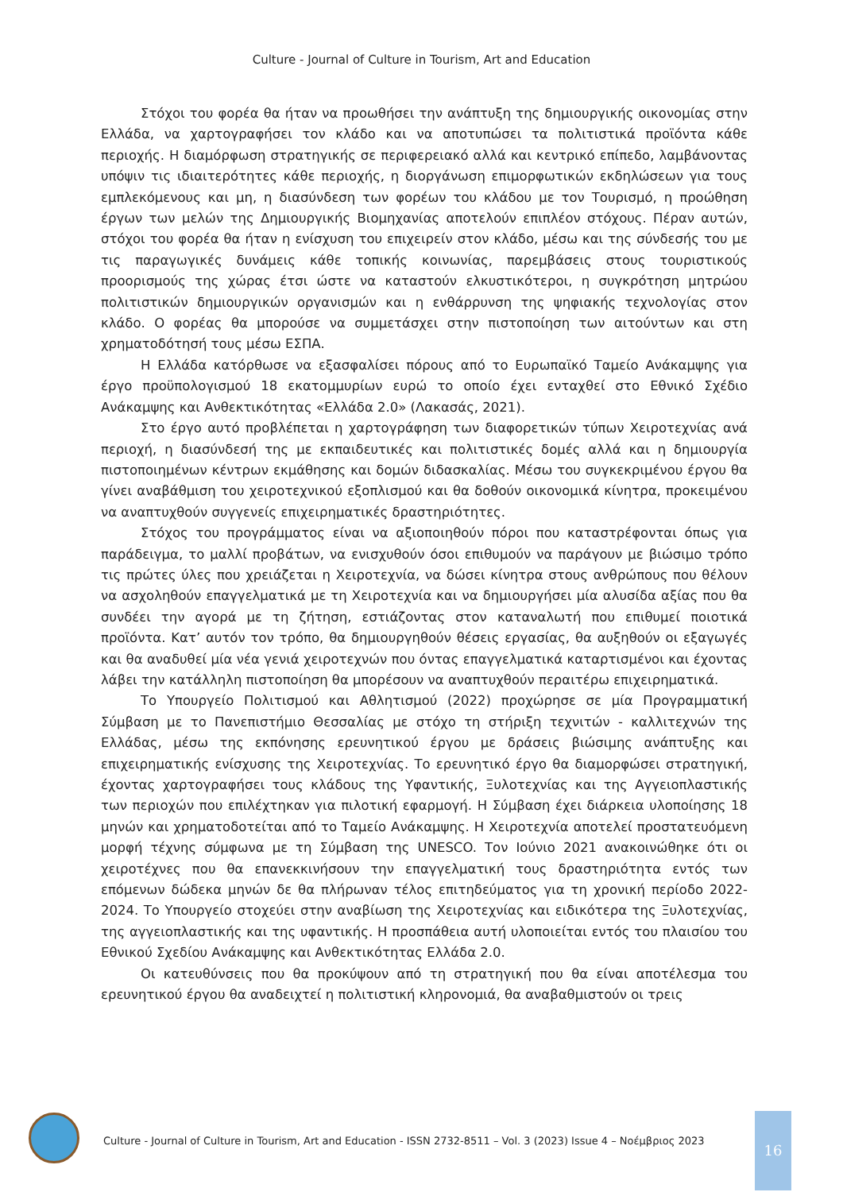Culture - Journal of Culture in Tourism, Art and Education
Στόχοι του φορέα θα ήταν να προωθήσει την ανάπτυξη της δημιουργικής οικονομίας στην Ελλάδα, να χαρτογραφήσει τον κλάδο και να αποτυπώσει τα πολιτιστικά προϊόντα κάθε περιοχής. Η διαμόρφωση στρατηγικής σε περιφερειακό αλλά και κεντρικό επίπεδο, λαμβάνοντας υπόψιν τις ιδιαιτερότητες κάθε περιοχής, η διοργάνωση επιμορφωτικών εκδηλώσεων για τους εμπλεκόμενους και μη, η διασύνδεση των φορέων του κλάδου με τον Τουρισμό, η προώθηση έργων των μελών της Δημιουργικής Βιομηχανίας αποτελούν επιπλέον στόχους. Πέραν αυτών, στόχοι του φορέα θα ήταν η ενίσχυση του επιχειρείν στον κλάδο, μέσω και της σύνδεσής του με τις παραγωγικές δυνάμεις κάθε τοπικής κοινωνίας, παρεμβάσεις στους τουριστικούς προορισμούς της χώρας έτσι ώστε να καταστούν ελκυστικότεροι, η συγκρότηση μητρώου πολιτιστικών δημιουργικών οργανισμών και η ενθάρρυνση της ψηφιακής τεχνολογίας στον κλάδο. Ο φορέας θα μπορούσε να συμμετάσχει στην πιστοποίηση των αιτούντων και στη χρηματοδότησή τους μέσω ΕΣΠΑ.
Η Ελλάδα κατόρθωσε να εξασφαλίσει πόρους από το Ευρωπαϊκό Ταμείο Ανάκαμψης για έργο προϋπολογισμού 18 εκατομμυρίων ευρώ το οποίο έχει ενταχθεί στο Εθνικό Σχέδιο Ανάκαμψης και Ανθεκτικότητας «Ελλάδα 2.0» (Λακασάς, 2021).
Στο έργο αυτό προβλέπεται η χαρτογράφηση των διαφορετικών τύπων Χειροτεχνίας ανά περιοχή, η διασύνδεσή της με εκπαιδευτικές και πολιτιστικές δομές αλλά και η δημιουργία πιστοποιημένων κέντρων εκμάθησης και δομών διδασκαλίας. Μέσω του συγκεκριμένου έργου θα γίνει αναβάθμιση του χειροτεχνικού εξοπλισμού και θα δοθούν οικονομικά κίνητρα, προκειμένου να αναπτυχθούν συγγενείς επιχειρηματικές δραστηριότητες.
Στόχος του προγράμματος είναι να αξιοποιηθούν πόροι που καταστρέφονται όπως για παράδειγμα, το μαλλί προβάτων, να ενισχυθούν όσοι επιθυμούν να παράγουν με βιώσιμο τρόπο τις πρώτες ύλες που χρειάζεται η Χειροτεχνία, να δώσει κίνητρα στους ανθρώπους που θέλουν να ασχοληθούν επαγγελματικά με τη Χειροτεχνία και να δημιουργήσει μία αλυσίδα αξίας που θα συνδέει την αγορά με τη ζήτηση, εστιάζοντας στον καταναλωτή που επιθυμεί ποιοτικά προϊόντα. Κατ’ αυτόν τον τρόπο, θα δημιουργηθούν θέσεις εργασίας, θα αυξηθούν οι εξαγωγές και θα αναδυθεί μία νέα γενιά χειροτεχνών που όντας επαγγελματικά καταρτισμένοι και έχοντας λάβει την κατάλληλη πιστοποίηση θα μπορέσουν να αναπτυχθούν περαιτέρω επιχειρηματικά.
Το Υπουργείο Πολιτισμού και Αθλητισμού (2022) προχώρησε σε μία Προγραμματική Σύμβαση με το Πανεπιστήμιο Θεσσαλίας με στόχο τη στήριξη τεχνιτών - καλλιτεχνών της Ελλάδας, μέσω της εκπόνησης ερευνητικού έργου με δράσεις βιώσιμης ανάπτυξης και επιχειρηματικής ενίσχυσης της Χειροτεχνίας. Το ερευνητικό έργο θα διαμορφώσει στρατηγική, έχοντας χαρτογραφήσει τους κλάδους της Υφαντικής, Ξυλοτεχνίας και της Αγγειοπλαστικής των περιοχών που επιλέχτηκαν για πιλοτική εφαρμογή. Η Σύμβαση έχει διάρκεια υλοποίησης 18 μηνών και χρηματοδοτείται από το Ταμείο Ανάκαμψης. Η Χειροτεχνία αποτελεί προστατευόμενη μορφή τέχνης σύμφωνα με τη Σύμβαση της UNESCO. Τον Ιούνιο 2021 ανακοινώθηκε ότι οι χειροτέχνες που θα επανεκκινήσουν την επαγγελματική τους δραστηριότητα εντός των επόμενων δώδεκα μηνών δε θα πλήρωναν τέλος επιτηδεύματος για τη χρονική περίοδο 2022-2024. Το Υπουργείο στοχεύει στην αναβίωση της Χειροτεχνίας και ειδικότερα της Ξυλοτεχνίας, της αγγειοπλαστικής και της υφαντικής. Η προσπάθεια αυτή υλοποιείται εντός του πλαισίου του Εθνικού Σχεδίου Ανάκαμψης και Ανθεκτικότητας Ελλάδα 2.0.
Οι κατευθύνσεις που θα προκύψουν από τη στρατηγική που θα είναι αποτέλεσμα του ερευνητικού έργου θα αναδειχτεί η πολιτιστική κληρονομιά, θα αναβαθμιστούν οι τρεις
Culture - Journal of Culture in Tourism, Art and Education - ISSN 2732-8511 – Vol. 3 (2023) Issue 4 – Νοέμβριος 2023
16